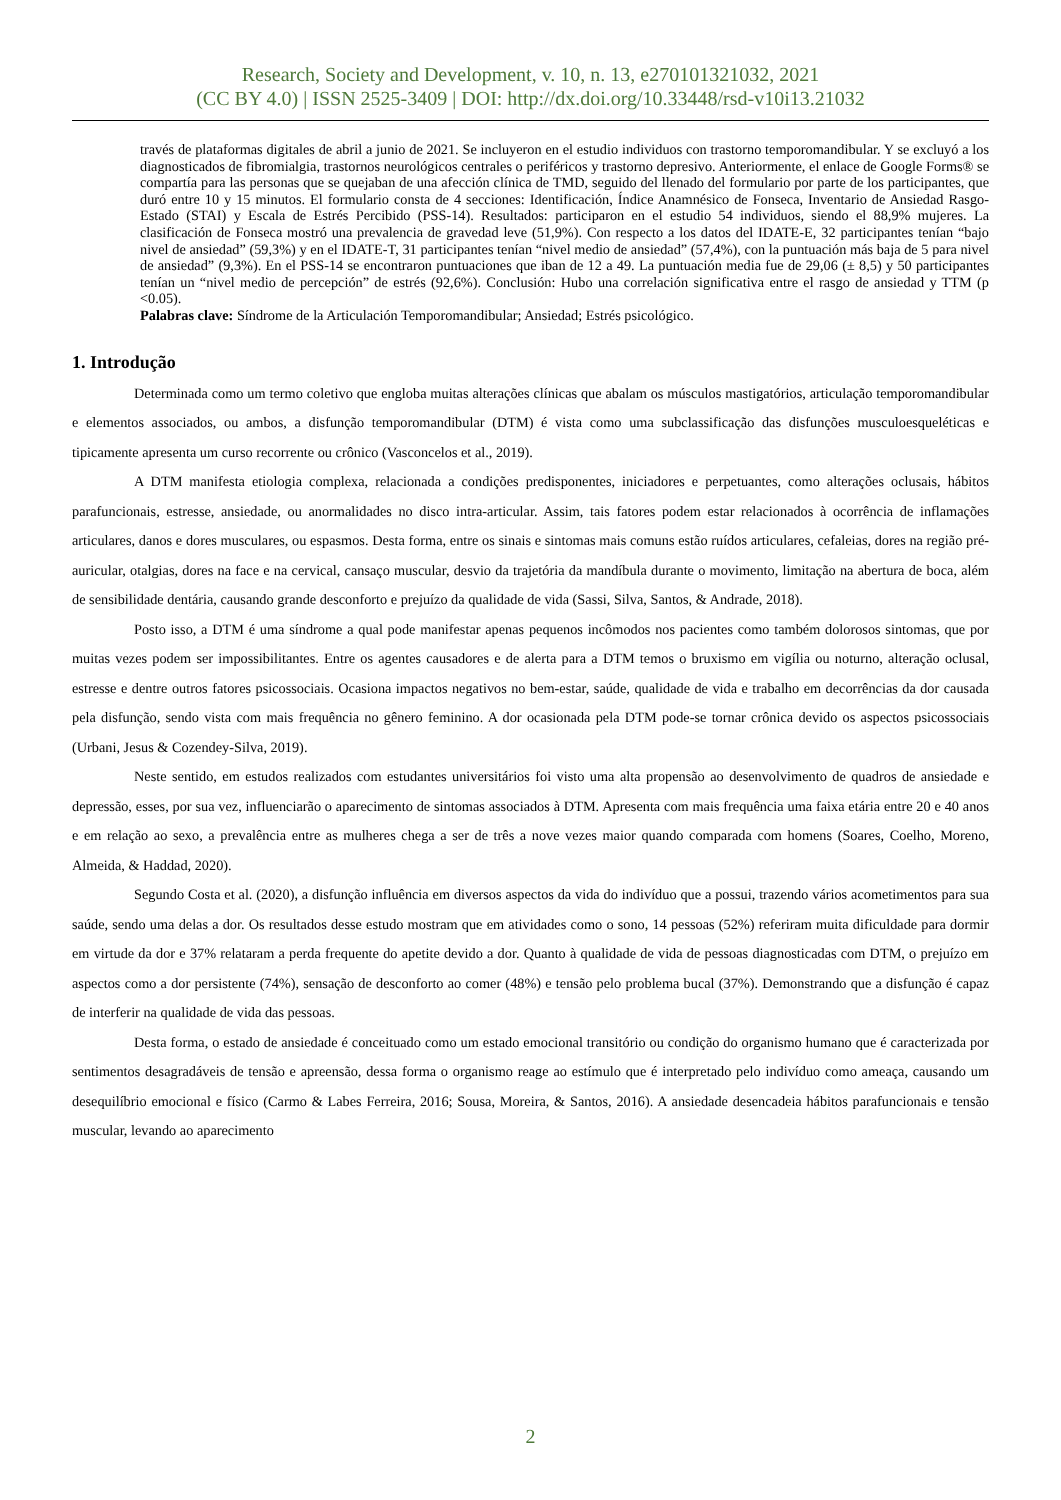Research, Society and Development, v. 10, n. 13, e270101321032, 2021
(CC BY 4.0) | ISSN 2525-3409 | DOI: http://dx.doi.org/10.33448/rsd-v10i13.21032
través de plataformas digitales de abril a junio de 2021. Se incluyeron en el estudio individuos con trastorno temporomandibular. Y se excluyó a los diagnosticados de fibromialgia, trastornos neurológicos centrales o periféricos y trastorno depresivo. Anteriormente, el enlace de Google Forms® se compartía para las personas que se quejaban de una afección clínica de TMD, seguido del llenado del formulario por parte de los participantes, que duró entre 10 y 15 minutos. El formulario consta de 4 secciones: Identificación, Índice Anamnésico de Fonseca, Inventario de Ansiedad Rasgo-Estado (STAI) y Escala de Estrés Percibido (PSS-14). Resultados: participaron en el estudio 54 individuos, siendo el 88,9% mujeres. La clasificación de Fonseca mostró una prevalencia de gravedad leve (51,9%). Con respecto a los datos del IDATE-E, 32 participantes tenían “bajo nivel de ansiedad” (59,3%) y en el IDATE-T, 31 participantes tenían “nivel medio de ansiedad” (57,4%), con la puntuación más baja de 5 para nivel de ansiedad” (9,3%). En el PSS-14 se encontraron puntuaciones que iban de 12 a 49. La puntuación media fue de 29,06 (± 8,5) y 50 participantes tenían un “nivel medio de percepción” de estrés (92,6%). Conclusión: Hubo una correlación significativa entre el rasgo de ansiedad y TTM (p <0.05).
Palabras clave: Síndrome de la Articulación Temporomandibular; Ansiedad; Estrés psicológico.
1. Introdução
Determinada como um termo coletivo que engloba muitas alterações clínicas que abalam os músculos mastigatórios, articulação temporomandibular e elementos associados, ou ambos, a disfunção temporomandibular (DTM) é vista como uma subclassificação das disfunções musculoesqueléticas e tipicamente apresenta um curso recorrente ou crônico (Vasconcelos et al., 2019).
A DTM manifesta etiologia complexa, relacionada a condições predisponentes, iniciadores e perpetuantes, como alterações oclusais, hábitos parafuncionais, estresse, ansiedade, ou anormalidades no disco intra-articular. Assim, tais fatores podem estar relacionados à ocorrência de inflamações articulares, danos e dores musculares, ou espasmos. Desta forma, entre os sinais e sintomas mais comuns estão ruídos articulares, cefaleias, dores na região pré-auricular, otalgias, dores na face e na cervical, cansaço muscular, desvio da trajetória da mandíbula durante o movimento, limitação na abertura de boca, além de sensibilidade dentária, causando grande desconforto e prejuízo da qualidade de vida (Sassi, Silva, Santos, & Andrade, 2018).
Posto isso, a DTM é uma síndrome a qual pode manifestar apenas pequenos incômodos nos pacientes como também dolorosos sintomas, que por muitas vezes podem ser impossibilitantes. Entre os agentes causadores e de alerta para a DTM temos o bruxismo em vigília ou noturno, alteração oclusal, estresse e dentre outros fatores psicossociais. Ocasiona impactos negativos no bem-estar, saúde, qualidade de vida e trabalho em decorrências da dor causada pela disfunção, sendo vista com mais frequência no gênero feminino. A dor ocasionada pela DTM pode-se tornar crônica devido os aspectos psicossociais (Urbani, Jesus & Cozendey-Silva, 2019).
Neste sentido, em estudos realizados com estudantes universitários foi visto uma alta propensão ao desenvolvimento de quadros de ansiedade e depressão, esses, por sua vez, influenciarão o aparecimento de sintomas associados à DTM. Apresenta com mais frequência uma faixa etária entre 20 e 40 anos e em relação ao sexo, a prevalência entre as mulheres chega a ser de três a nove vezes maior quando comparada com homens (Soares, Coelho, Moreno, Almeida, & Haddad, 2020).
Segundo Costa et al. (2020), a disfunção influência em diversos aspectos da vida do indivíduo que a possui, trazendo vários acometimentos para sua saúde, sendo uma delas a dor. Os resultados desse estudo mostram que em atividades como o sono, 14 pessoas (52%) referiram muita dificuldade para dormir em virtude da dor e 37% relataram a perda frequente do apetite devido a dor. Quanto à qualidade de vida de pessoas diagnosticadas com DTM, o prejuízo em aspectos como a dor persistente (74%), sensação de desconforto ao comer (48%) e tensão pelo problema bucal (37%). Demonstrando que a disfunção é capaz de interferir na qualidade de vida das pessoas.
Desta forma, o estado de ansiedade é conceituado como um estado emocional transitório ou condição do organismo humano que é caracterizada por sentimentos desagradáveis de tensão e apreensão, dessa forma o organismo reage ao estímulo que é interpretado pelo indivíduo como ameaça, causando um desequilíbrio emocional e físico (Carmo & Labes Ferreira, 2016; Sousa, Moreira, & Santos, 2016). A ansiedade desencadeia hábitos parafuncionais e tensão muscular, levando ao aparecimento
2